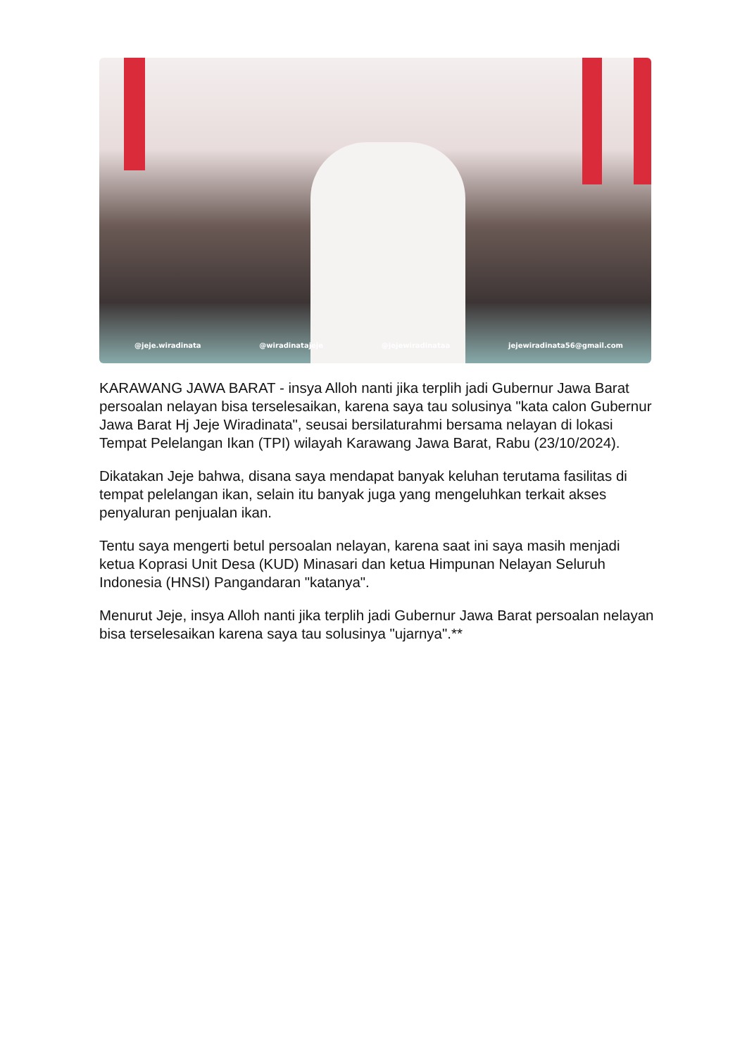@jeje.wiradinata @wiradinatajeje @jejewiradinataa jejewiradinata56@gmail.com
KARAWANG JAWA BARAT - insya Alloh nanti jika terplih jadi Gubernur Jawa Barat persoalan nelayan bisa terselesaikan, karena saya tau solusinya "kata calon Gubernur Jawa Barat Hj Jeje Wiradinata", seusai bersilaturahmi bersama nelayan di lokasi Tempat Pelelangan Ikan (TPI) wilayah Karawang Jawa Barat, Rabu (23/10/2024).
Dikatakan Jeje bahwa, disana saya mendapat banyak keluhan terutama fasilitas di tempat pelelangan ikan, selain itu banyak juga yang mengeluhkan terkait akses penyaluran penjualan ikan.
Tentu saya mengerti betul persoalan nelayan, karena saat ini saya masih menjadi ketua Koprasi Unit Desa (KUD) Minasari dan ketua Himpunan Nelayan Seluruh Indonesia (HNSI) Pangandaran "katanya".
Menurut Jeje, insya Alloh nanti jika terplih jadi Gubernur Jawa Barat persoalan nelayan bisa terselesaikan karena saya tau solusinya "ujarnya".**